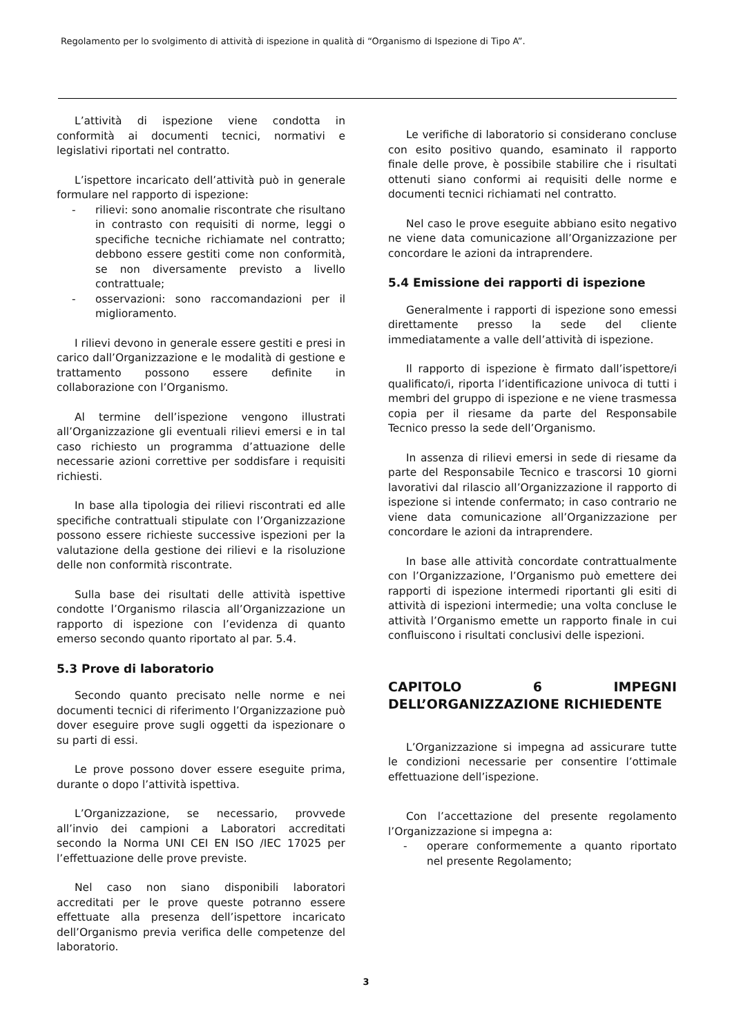Regolamento per lo svolgimento di attività di ispezione in qualità di “Organismo di Ispezione di Tipo A”.
L’attività di ispezione viene condotta in conformità ai documenti tecnici, normativi e legislativi riportati nel contratto.
L’ispettore incaricato dell’attività può in generale formulare nel rapporto di ispezione:
- rilievi: sono anomalie riscontrate che risultano in contrasto con requisiti di norme, leggi o specifiche tecniche richiamate nel contratto; debbono essere gestiti come non conformità, se non diversamente previsto a livello contrattuale;
- osservazioni: sono raccomandazioni per il miglioramento.
I rilievi devono in generale essere gestiti e presi in carico dall’Organizzazione e le modalità di gestione e trattamento possono essere definite in collaborazione con l’Organismo.
Al termine dell’ispezione vengono illustrati all’Organizzazione gli eventuali rilievi emersi e in tal caso richiesto un programma d’attuazione delle necessarie azioni correttive per soddisfare i requisiti richiesti.
In base alla tipologia dei rilievi riscontrati ed alle specifiche contrattuali stipulate con l’Organizzazione possono essere richieste successive ispezioni per la valutazione della gestione dei rilievi e la risoluzione delle non conformità riscontrate.
Sulla base dei risultati delle attività ispettive condotte l’Organismo rilascia all’Organizzazione un rapporto di ispezione con l’evidenza di quanto emerso secondo quanto riportato al par. 5.4.
5.3 Prove di laboratorio
Secondo quanto precisato nelle norme e nei documenti tecnici di riferimento l’Organizzazione può dover eseguire prove sugli oggetti da ispezionare o su parti di essi.
Le prove possono dover essere eseguite prima, durante o dopo l’attività ispettiva.
L’Organizzazione, se necessario, provvede all’invio dei campioni a Laboratori accreditati secondo la Norma UNI CEI EN ISO /IEC 17025 per l’effettuazione delle prove previste.
Nel caso non siano disponibili laboratori accreditati per le prove queste potranno essere effettuate alla presenza dell’ispettore incaricato dell’Organismo previa verifica delle competenze del laboratorio.
Le verifiche di laboratorio si considerano concluse con esito positivo quando, esaminato il rapporto finale delle prove, è possibile stabilire che i risultati ottenuti siano conformi ai requisiti delle norme e documenti tecnici richiamati nel contratto.
Nel caso le prove eseguite abbiano esito negativo ne viene data comunicazione all’Organizzazione per concordare le azioni da intraprendere.
5.4 Emissione dei rapporti di ispezione
Generalmente i rapporti di ispezione sono emessi direttamente presso la sede del cliente immediatamente a valle dell’attività di ispezione.
Il rapporto di ispezione è firmato dall’ispettore/i qualificato/i, riporta l’identificazione univoca di tutti i membri del gruppo di ispezione e ne viene trasmessa copia per il riesame da parte del Responsabile Tecnico presso la sede dell’Organismo.
In assenza di rilievi emersi in sede di riesame da parte del Responsabile Tecnico e trascorsi 10 giorni lavorativi dal rilascio all’Organizzazione il rapporto di ispezione si intende confermato; in caso contrario ne viene data comunicazione all’Organizzazione per concordare le azioni da intraprendere.
In base alle attività concordate contrattualmente con l’Organizzazione, l’Organismo può emettere dei rapporti di ispezione intermedi riportanti gli esiti di attività di ispezioni intermedie; una volta concluse le attività l’Organismo emette un rapporto finale in cui confluiscono i risultati conclusivi delle ispezioni.
CAPITOLO 6 IMPEGNI DELL’ORGANIZZAZIONE RICHIEDENTE
L’Organizzazione si impegna ad assicurare tutte le condizioni necessarie per consentire l’ottimale effettuazione dell’ispezione.
Con l’accettazione del presente regolamento l’Organizzazione si impegna a:
- operare conformemente a quanto riportato nel presente Regolamento;
3